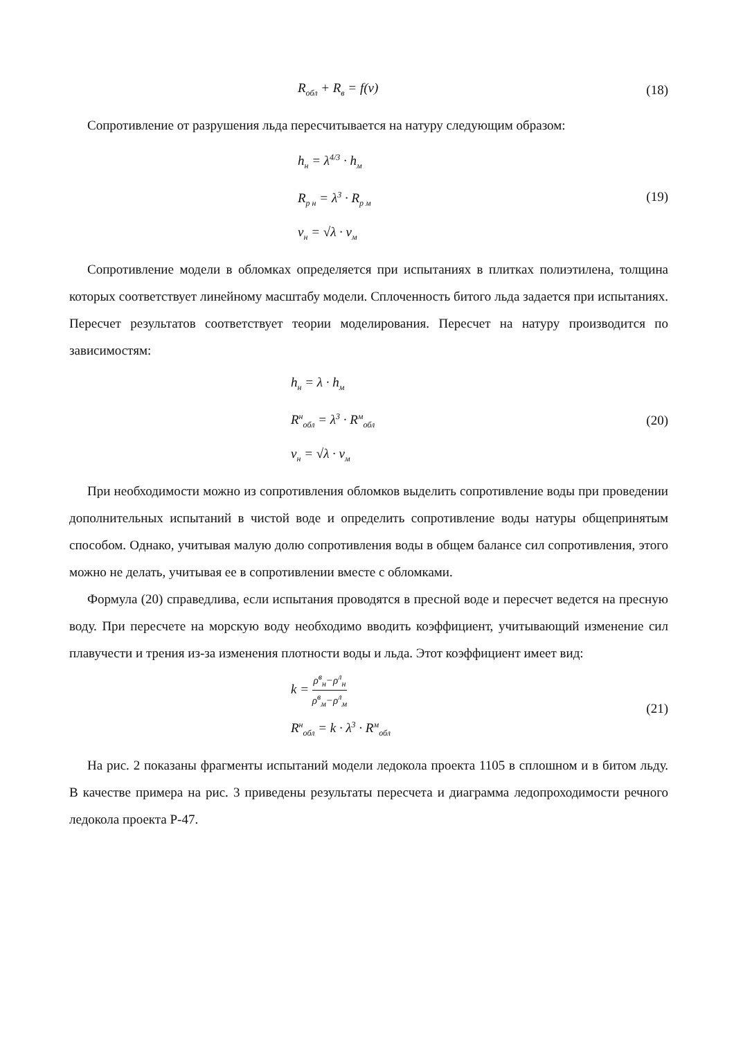R<sub>обл</sub> + R<sub>в</sub> = f(v)
(18)
Сопротивление от разрушения льда пересчитывается на натуру следующим образом:
h<sub>н</sub> = λ<sup>4/3</sup> · h<sub>м</sub>
R<sub>р н</sub> = λ<sup>3</sup> · R<sub>р м</sub>
v<sub>н</sub> = √λ · v<sub>м</sub>
(19)
Сопротивление модели в обломках определяется при испытаниях в плитках полиэтилена, толщина которых соответствует линейному масштабу модели. Сплоченность битого льда задается при испытаниях. Пересчет результатов соответствует теории моделирования. Пересчет на натуру производится по зависимостям:
h<sub>н</sub> = λ · h<sub>м</sub>
R<sup>н</sup><sub>обл</sub> = λ<sup>3</sup> · R<sup>м</sup><sub>обл</sub>
v<sub>н</sub> = √λ · v<sub>м</sub>
(20)
При необходимости можно из сопротивления обломков выделить сопротивление воды при проведении дополнительных испытаний в чистой воде и определить сопротивление воды натуры общепринятым способом. Однако, учитывая малую долю сопротивления воды в общем балансе сил сопротивления, этого можно не делать, учитывая ее в сопротивлении вместе с обломками.
Формула (20) справедлива, если испытания проводятся в пресной воде и пересчет ведется на пресную воду. При пересчете на морскую воду необходимо вводить коэффициент, учитывающий изменение сил плавучести и трения из-за изменения плотности воды и льда. Этот коэффициент имеет вид:
k = ρ<sup>в</sup><sub>н</sub>−ρ<sup>л</sup><sub>н</sub> ρ<sup>в</sup><sub>м</sub>−ρ<sup>л</sup><sub>м</sub>
R<sup>н</sup><sub>обл</sub> = k · λ<sup>3</sup> · R<sup>м</sup><sub>обл</sub>
(21)
На рис. 2 показаны фрагменты испытаний модели ледокола проекта 1105 в сплошном и в битом льду. В качестве примера на рис. 3 приведены результаты пересчета и диаграмма ледопроходимости речного ледокола проекта Р-47.